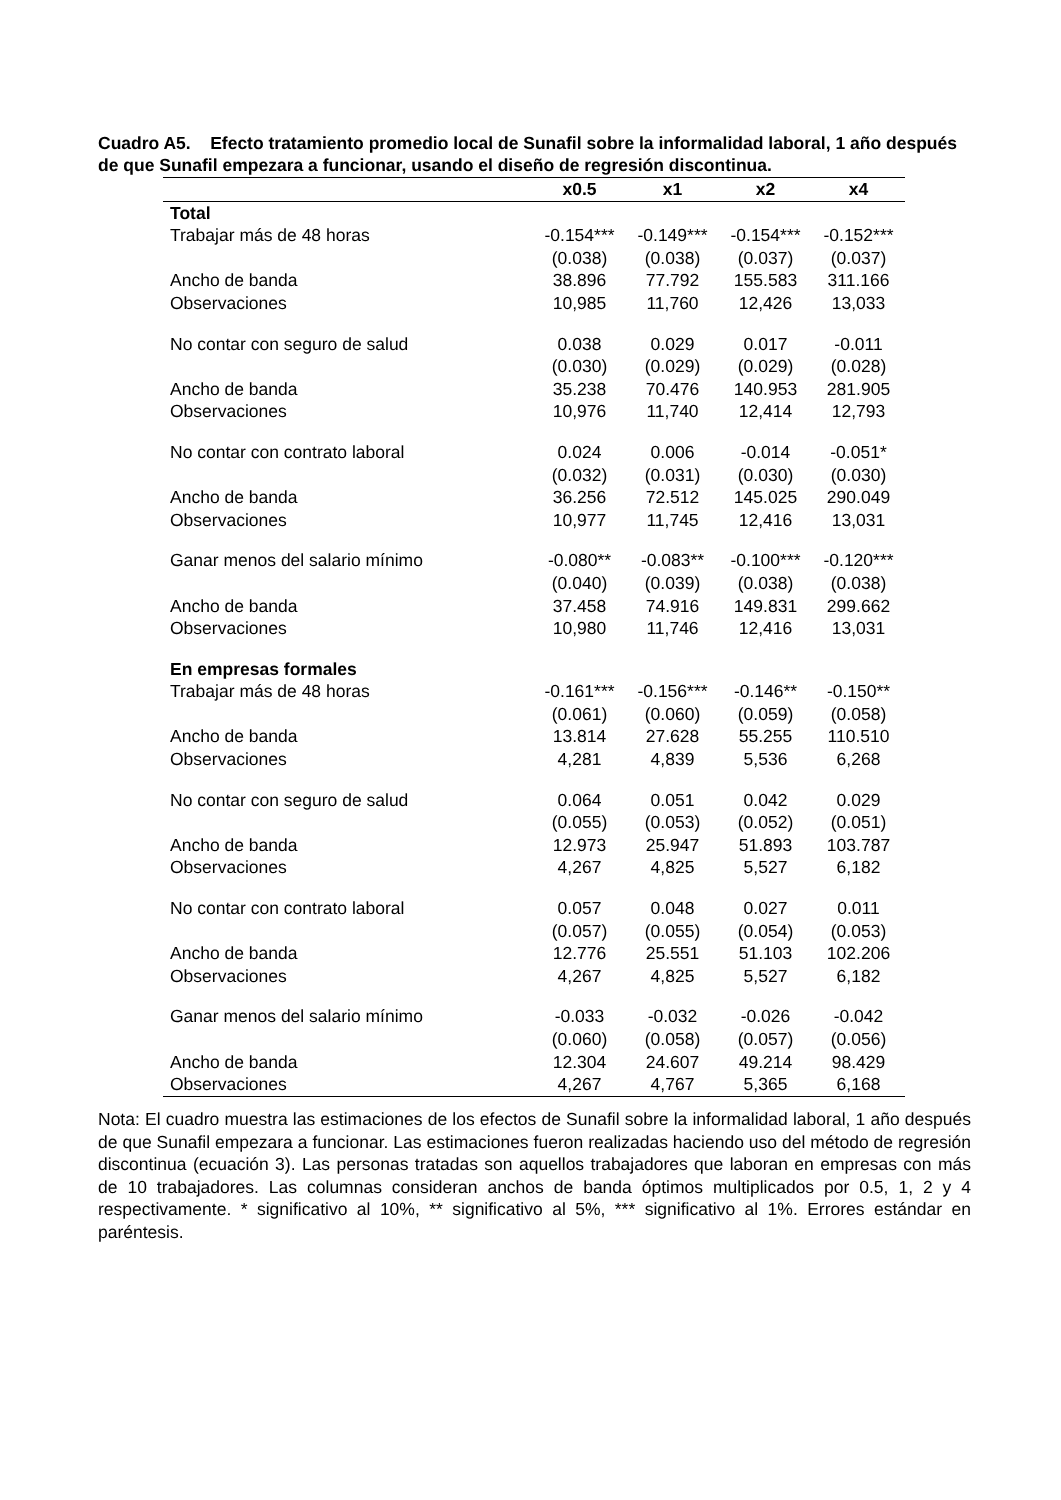Cuadro A5. Efecto tratamiento promedio local de Sunafil sobre la informalidad laboral, 1 año después de que Sunafil empezara a funcionar, usando el diseño de regresión discontinua.
| | x0.5 | x1 | x2 | x4 |
| --- | --- | --- | --- | --- |
| Total | | | | |
| Trabajar más de 48 horas | -0.154*** | -0.149*** | -0.154*** | -0.152*** |
| | (0.038) | (0.038) | (0.037) | (0.037) |
| Ancho de banda | 38.896 | 77.792 | 155.583 | 311.166 |
| Observaciones | 10,985 | 11,760 | 12,426 | 13,033 |
| No contar con seguro de salud | 0.038 | 0.029 | 0.017 | -0.011 |
| | (0.030) | (0.029) | (0.029) | (0.028) |
| Ancho de banda | 35.238 | 70.476 | 140.953 | 281.905 |
| Observaciones | 10,976 | 11,740 | 12,414 | 12,793 |
| No contar con contrato laboral | 0.024 | 0.006 | -0.014 | -0.051* |
| | (0.032) | (0.031) | (0.030) | (0.030) |
| Ancho de banda | 36.256 | 72.512 | 145.025 | 290.049 |
| Observaciones | 10,977 | 11,745 | 12,416 | 13,031 |
| Ganar menos del salario mínimo | -0.080** | -0.083** | -0.100*** | -0.120*** |
| | (0.040) | (0.039) | (0.038) | (0.038) |
| Ancho de banda | 37.458 | 74.916 | 149.831 | 299.662 |
| Observaciones | 10,980 | 11,746 | 12,416 | 13,031 |
| En empresas formales | | | | |
| Trabajar más de 48 horas | -0.161*** | -0.156*** | -0.146** | -0.150** |
| | (0.061) | (0.060) | (0.059) | (0.058) |
| Ancho de banda | 13.814 | 27.628 | 55.255 | 110.510 |
| Observaciones | 4,281 | 4,839 | 5,536 | 6,268 |
| No contar con seguro de salud | 0.064 | 0.051 | 0.042 | 0.029 |
| | (0.055) | (0.053) | (0.052) | (0.051) |
| Ancho de banda | 12.973 | 25.947 | 51.893 | 103.787 |
| Observaciones | 4,267 | 4,825 | 5,527 | 6,182 |
| No contar con contrato laboral | 0.057 | 0.048 | 0.027 | 0.011 |
| | (0.057) | (0.055) | (0.054) | (0.053) |
| Ancho de banda | 12.776 | 25.551 | 51.103 | 102.206 |
| Observaciones | 4,267 | 4,825 | 5,527 | 6,182 |
| Ganar menos del salario mínimo | -0.033 | -0.032 | -0.026 | -0.042 |
| | (0.060) | (0.058) | (0.057) | (0.056) |
| Ancho de banda | 12.304 | 24.607 | 49.214 | 98.429 |
| Observaciones | 4,267 | 4,767 | 5,365 | 6,168 |
Nota: El cuadro muestra las estimaciones de los efectos de Sunafil sobre la informalidad laboral, 1 año después de que Sunafil empezara a funcionar. Las estimaciones fueron realizadas haciendo uso del método de regresión discontinua (ecuación 3). Las personas tratadas son aquellos trabajadores que laboran en empresas con más de 10 trabajadores. Las columnas consideran anchos de banda óptimos multiplicados por 0.5, 1, 2 y 4 respectivamente. * significativo al 10%, ** significativo al 5%, *** significativo al 1%. Errores estándar en paréntesis.